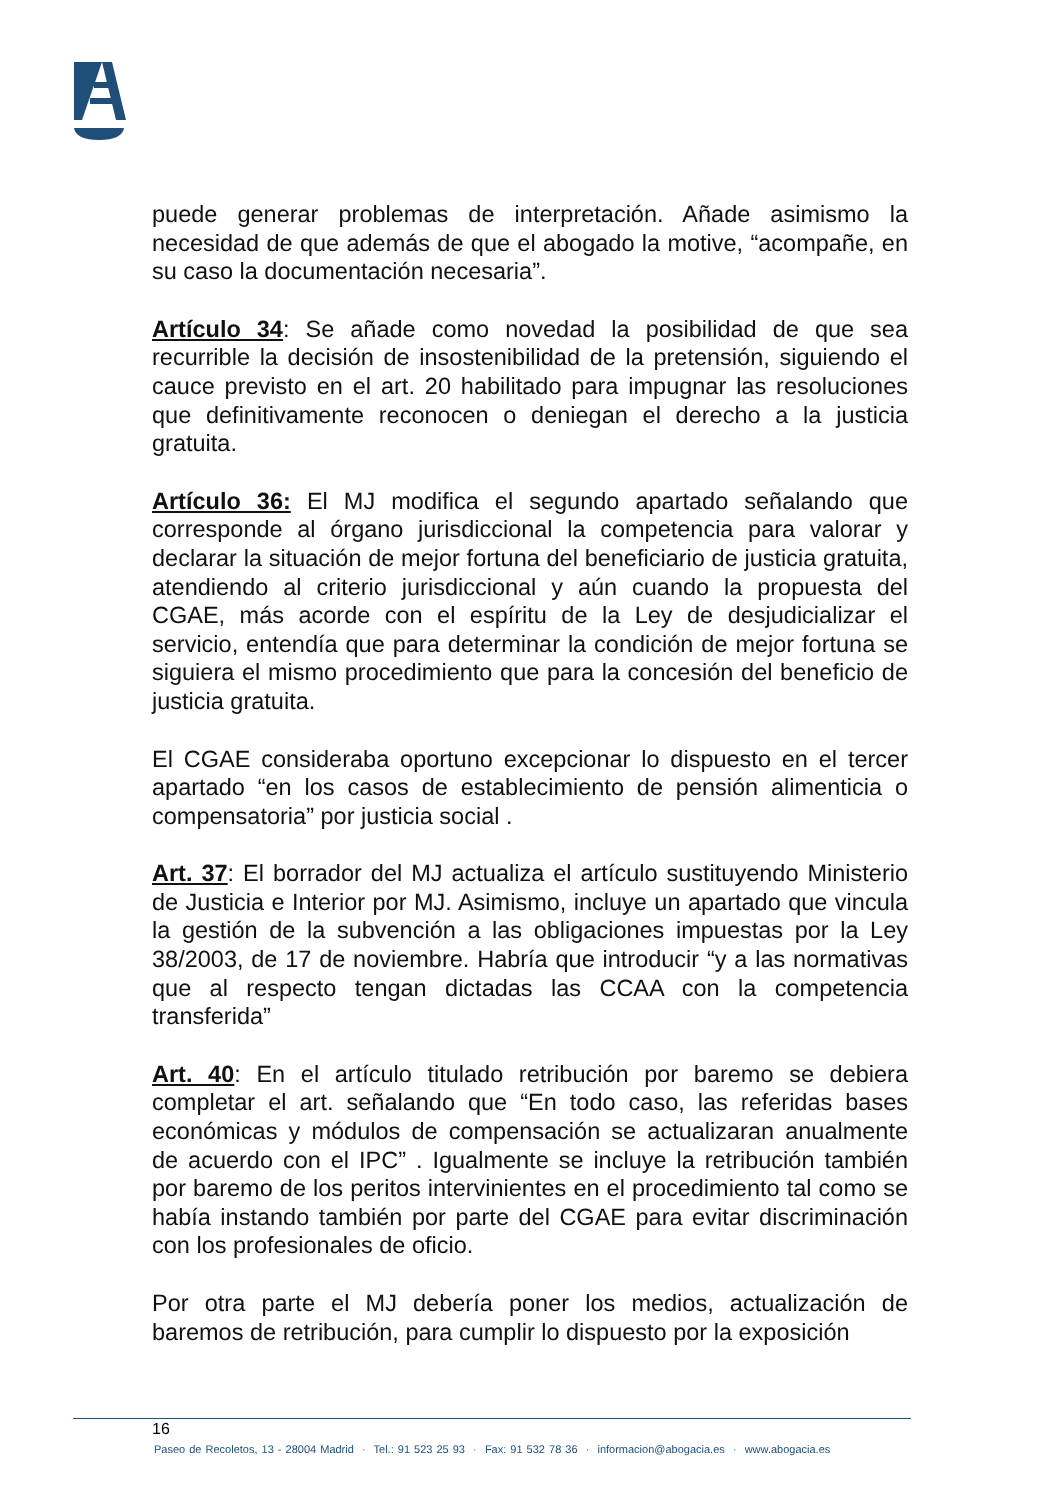puede generar problemas de interpretación. Añade asimismo la necesidad de que además de que el abogado la motive, “acompañe, en su caso la documentación necesaria”.
Artículo 34: Se añade como novedad la posibilidad de que sea recurrible la decisión de insostenibilidad de la pretensión, siguiendo el cauce previsto en el art. 20 habilitado para impugnar las resoluciones que definitivamente reconocen o deniegan el derecho a la justicia gratuita.
Artículo 36: El MJ modifica el segundo apartado señalando que corresponde al órgano jurisdiccional la competencia para valorar y declarar la situación de mejor fortuna del beneficiario de justicia gratuita, atendiendo al criterio jurisdiccional y aún cuando la propuesta del CGAE, más acorde con el espíritu de la Ley de desjudicializar el servicio, entendía que para determinar la condición de mejor fortuna se siguiera el mismo procedimiento que para la concesión del beneficio de justicia gratuita.
El CGAE consideraba oportuno excepcionar lo dispuesto en el tercer apartado “en los casos de establecimiento de pensión alimenticia o compensatoria” por justicia social .
Art. 37: El borrador del MJ actualiza el artículo sustituyendo Ministerio de Justicia e Interior por MJ. Asimismo, incluye un apartado que vincula la gestión de la subvención a las obligaciones impuestas por la Ley 38/2003, de 17 de noviembre. Habría que introducir “y a las normativas que al respecto tengan dictadas las CCAA con la competencia transferida”
Art. 40: En el artículo titulado retribución por baremo se debiera completar el art. señalando que “En todo caso, las referidas bases económicas y módulos de compensación se actualizaran anualmente de acuerdo con el IPC” . Igualmente se incluye la retribución también por baremo de los peritos intervinientes en el procedimiento tal como se había instando también por parte del CGAE para evitar discriminación con los profesionales de oficio.
Por otra parte el MJ debería poner los medios, actualización de baremos de retribución, para cumplir lo dispuesto por la exposición
16
Paseo de Recoletos, 13 - 28004 Madrid · Tel.: 91 523 25 93 · Fax: 91 532 78 36 · informacion@abogacia.es · www.abogacia.es